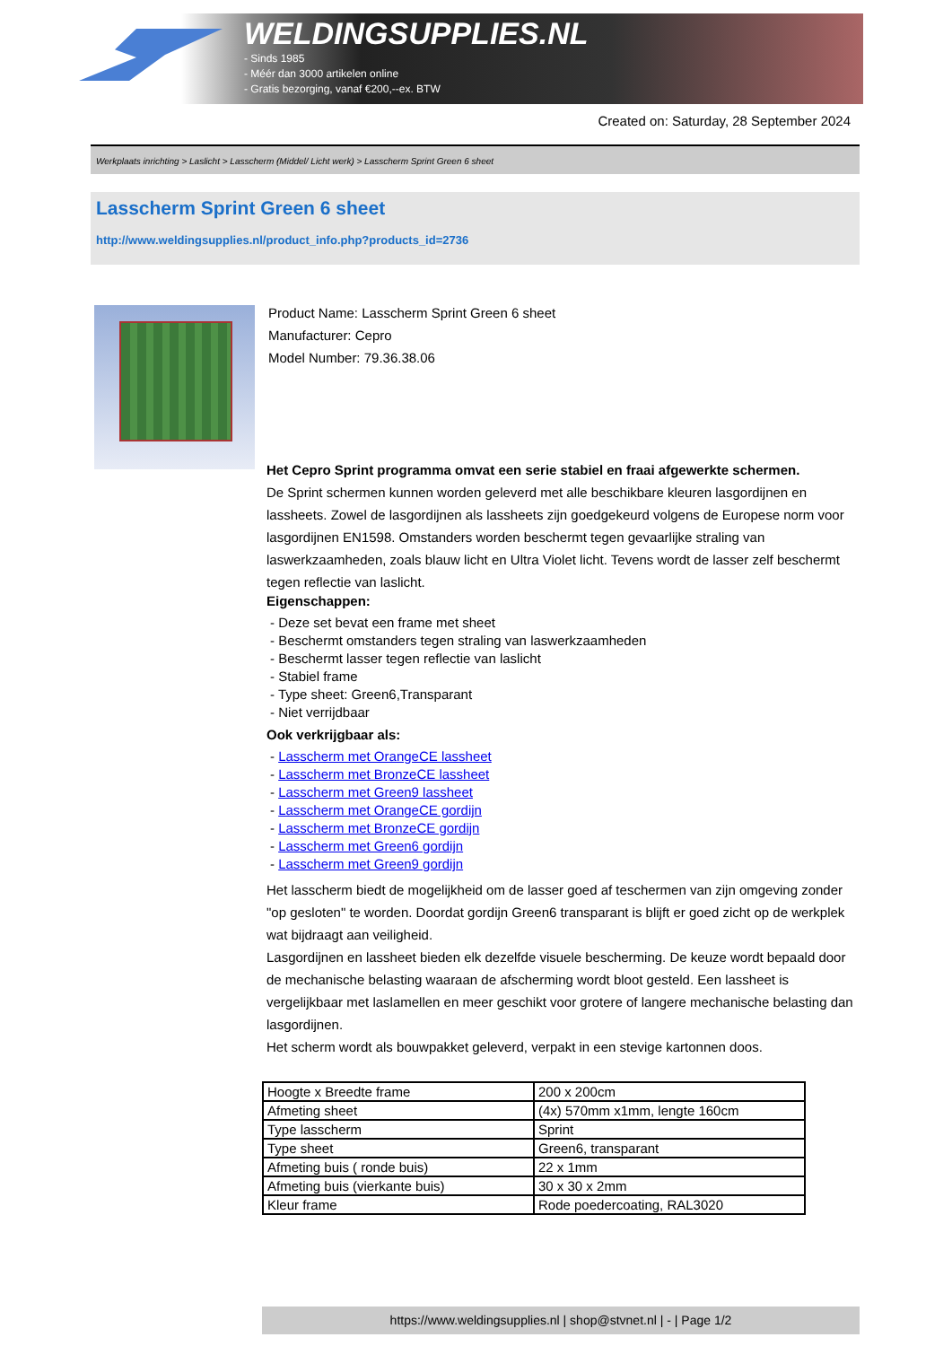WELDINGSUPPLIES.NL
- Sinds 1985
- Méér dan 3000 artikelen online
- Gratis bezorging, vanaf €200,--ex. BTW
Created on: Saturday, 28 September 2024
Werkplaats inrichting > Laslicht > Lasscherm (Middel/ Licht werk) > Lasscherm Sprint Green 6 sheet
Lasscherm Sprint Green 6 sheet
http://www.weldingsupplies.nl/product_info.php?products_id=2736
Product Name: Lasscherm Sprint Green 6 sheet
Manufacturer: Cepro
Model Number: 79.36.38.06
Het Cepro Sprint programma omvat een serie stabiel en fraai afgewerkte schermen.
De Sprint schermen kunnen worden geleverd met alle beschikbare kleuren lasgordijnen en lassheets. Zowel de lasgordijnen als lassheets zijn goedgekeurd volgens de Europese norm voor lasgordijnen EN1598. Omstanders worden beschermt tegen gevaarlijke straling van laswerkzaamheden, zoals blauw licht en Ultra Violet licht. Tevens wordt de lasser zelf beschermt tegen reflectie van laslicht.
Eigenschappen:
- Deze set bevat een frame met sheet
- Beschermt omstanders tegen straling van laswerkzaamheden
- Beschermt lasser tegen reflectie van laslicht
- Stabiel frame
- Type sheet: Green6,Transparant
- Niet verrijdbaar
Ook verkrijgbaar als:
- Lasscherm met OrangeCE lassheet
- Lasscherm met BronzeCE lassheet
- Lasscherm met Green9 lassheet
- Lasscherm met OrangeCE gordijn
- Lasscherm met BronzeCE gordijn
- Lasscherm met Green6 gordijn
- Lasscherm met Green9 gordijn
Het lasscherm biedt de mogelijkheid om de lasser goed af teschermen van zijn omgeving zonder "op gesloten" te worden. Doordat gordijn Green6 transparant is blijft er goed zicht op de werkplek wat bijdraagt aan veiligheid.
Lasgordijnen en lassheet bieden elk dezelfde visuele bescherming. De keuze wordt bepaald door de mechanische belasting waaraan de afscherming wordt bloot gesteld. Een lassheet is vergelijkbaar met laslamellen en meer geschikt voor grotere of langere mechanische belasting dan lasgordijnen.
Het scherm wordt als bouwpakket geleverd, verpakt in een stevige kartonnen doos.
| Hoogte x Breedte frame | 200 x 200cm |
| Afmeting sheet | (4x) 570mm x1mm, lengte 160cm |
| Type lasscherm | Sprint |
| Type sheet | Green6, transparant |
| Afmeting buis ( ronde buis) | 22 x 1mm |
| Afmeting buis (vierkante buis) | 30 x 30 x 2mm |
| Kleur frame | Rode poedercoating, RAL3020 |
https://www.weldingsupplies.nl | shop@stvnet.nl | - | Page 1/2